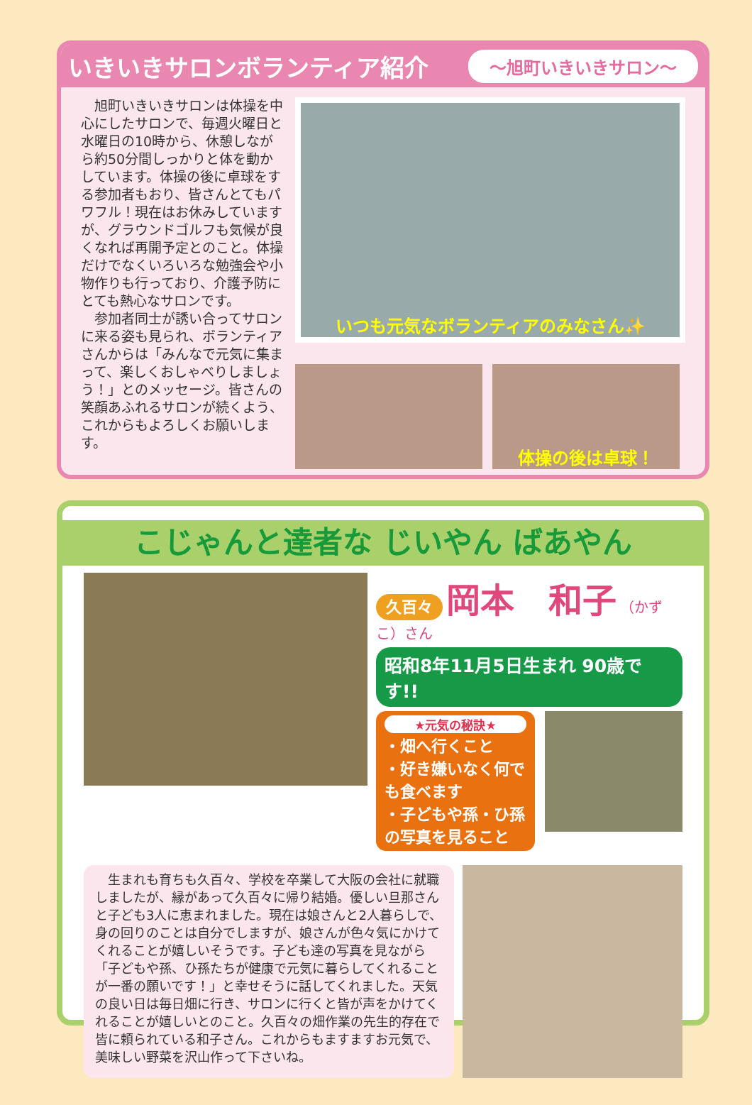いきいきサロンボランティア紹介
～旭町いきいきサロン～
　旭町いきいきサロンは体操を中心にしたサロンで、毎週火曜日と水曜日の10時から、休憩しながら約50分間しっかりと体を動かしています。体操の後に卓球をする参加者もおり、皆さんとてもパワフル！現在はお休みしていますが、グラウンドゴルフも気候が良くなれば再開予定とのこと。体操だけでなくいろいろな勉強会や小物作りも行っており、介護予防にとても熱心なサロンです。
　参加者同士が誘い合ってサロンに来る姿も見られ、ボランティアさんからは「みんなで元気に集まって、楽しくおしゃべりしましょう！」とのメッセージ。皆さんの笑顔あふれるサロンが続くよう、これからもよろしくお願いします。
いつも元気なボランティアのみなさん✨
体操の後は卓球！
こじゃんと達者な じいやん ばあやん
久百々 岡本　和子 （かずこ）さん
昭和8年11月5日生まれ 90歳です!!
★元気の秘訣★
・畑へ行くこと
・好き嫌いなく何でも食べます
・子どもや孫・ひ孫の写真を見ること
　生まれも育ちも久百々、学校を卒業して大阪の会社に就職しましたが、縁があって久百々に帰り結婚。優しい旦那さんと子ども3人に恵まれました。現在は娘さんと2人暮らしで、身の回りのことは自分でしますが、娘さんが色々気にかけてくれることが嬉しいそうです。子ども達の写真を見ながら「子どもや孫、ひ孫たちが健康で元気に暮らしてくれることが一番の願いです！」と幸せそうに話してくれました。天気の良い日は毎日畑に行き、サロンに行くと皆が声をかけてくれることが嬉しいとのこと。久百々の畑作業の先生的存在で皆に頼られている和子さん。これからもますますお元気で、美味しい野菜を沢山作って下さいね。